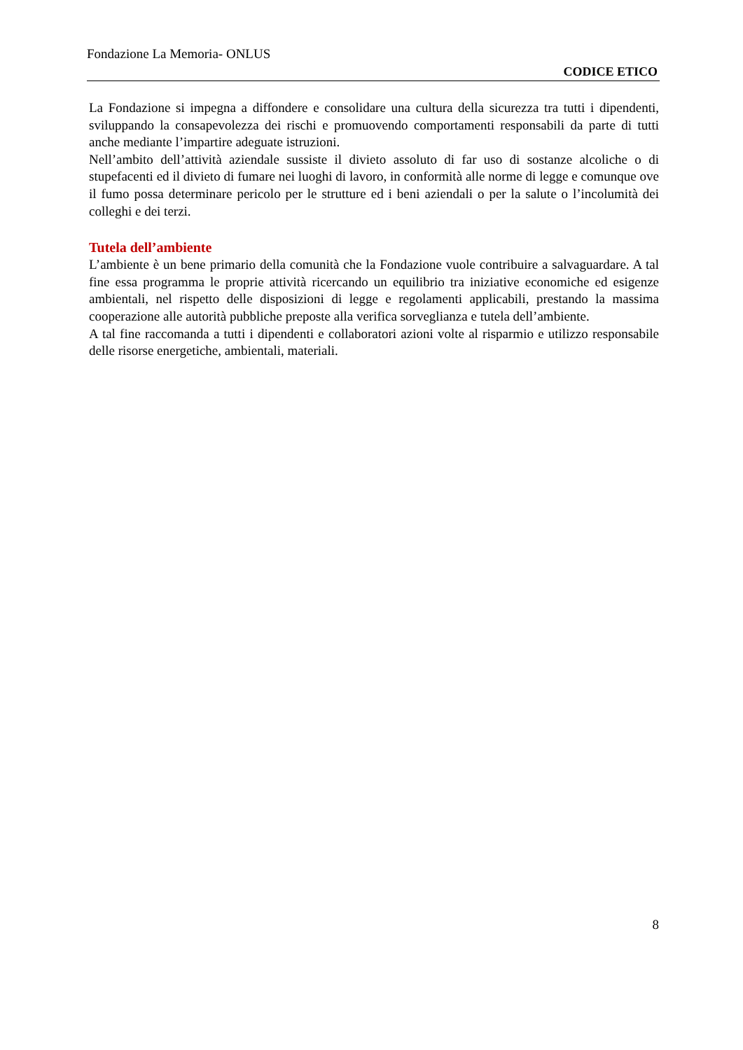Fondazione La Memoria- ONLUS
CODICE ETICO
La Fondazione si impegna a diffondere e consolidare una cultura della sicurezza tra tutti i dipendenti, sviluppando la consapevolezza dei rischi e promuovendo comportamenti responsabili da parte di tutti anche mediante l’impartire adeguate istruzioni.
Nell’ambito dell’attività aziendale sussiste il divieto assoluto di far uso di sostanze alcoliche o di stupefacenti ed il divieto di fumare nei luoghi di lavoro, in conformità alle norme di legge e comunque ove il fumo possa determinare pericolo per le strutture ed i beni aziendali o per la salute o l’incolumità dei colleghi e dei terzi.
Tutela dell’ambiente
L’ambiente è un bene primario della comunità che la Fondazione vuole contribuire a salvaguardare. A tal fine essa programma le proprie attività ricercando un equilibrio tra iniziative economiche ed esigenze ambientali, nel rispetto delle disposizioni di legge e regolamenti applicabili, prestando la massima cooperazione alle autorità pubbliche preposte alla verifica sorveglianza e tutela dell’ambiente.
A tal fine raccomanda a tutti i dipendenti e collaboratori azioni volte al risparmio e utilizzo responsabile delle risorse energetiche, ambientali, materiali.
8